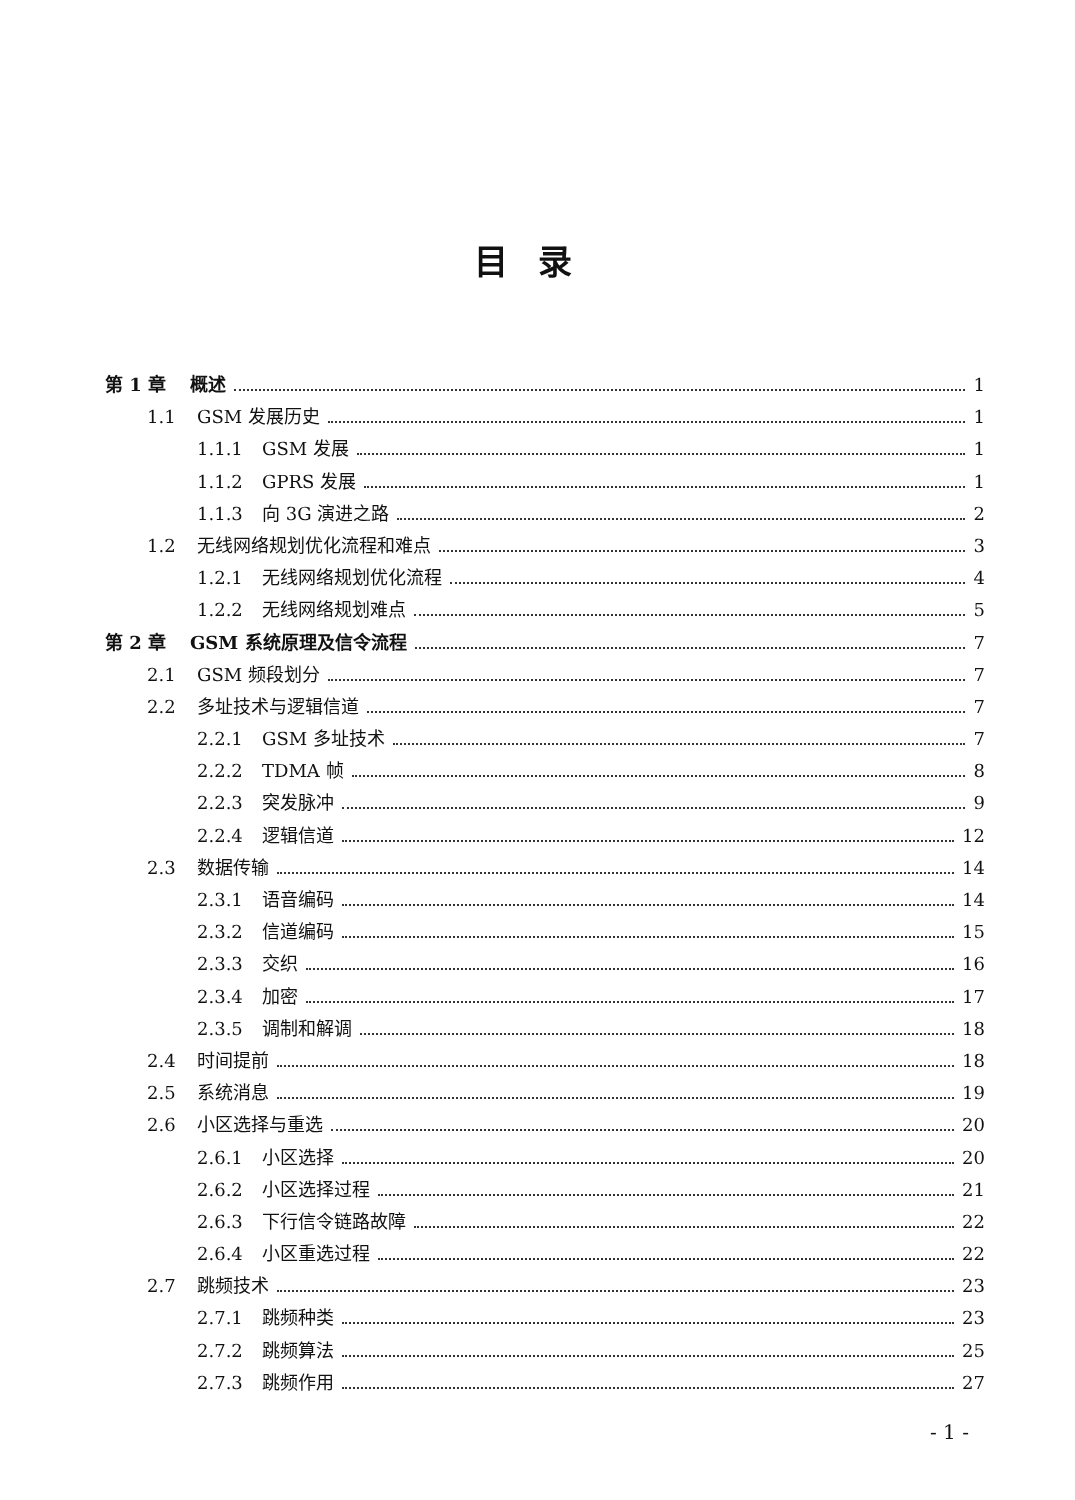目录
第 1 章 概述 1
1.1 GSM 发展历史 1
1.1.1 GSM 发展 1
1.1.2 GPRS 发展 1
1.1.3 向 3G 演进之路 2
1.2 无线网络规划优化流程和难点 3
1.2.1 无线网络规划优化流程 4
1.2.2 无线网络规划难点 5
第 2 章 GSM 系统原理及信令流程 7
2.1 GSM 频段划分 7
2.2 多址技术与逻辑信道 7
2.2.1 GSM 多址技术 7
2.2.2 TDMA 帧 8
2.2.3 突发脉冲 9
2.2.4 逻辑信道 12
2.3 数据传输 14
2.3.1 语音编码 14
2.3.2 信道编码 15
2.3.3 交织 16
2.3.4 加密 17
2.3.5 调制和解调 18
2.4 时间提前 18
2.5 系统消息 19
2.6 小区选择与重选 20
2.6.1 小区选择 20
2.6.2 小区选择过程 21
2.6.3 下行信令链路故障 22
2.6.4 小区重选过程 22
2.7 跳频技术 23
2.7.1 跳频种类 23
2.7.2 跳频算法 25
2.7.3 跳频作用 27
- 1 -